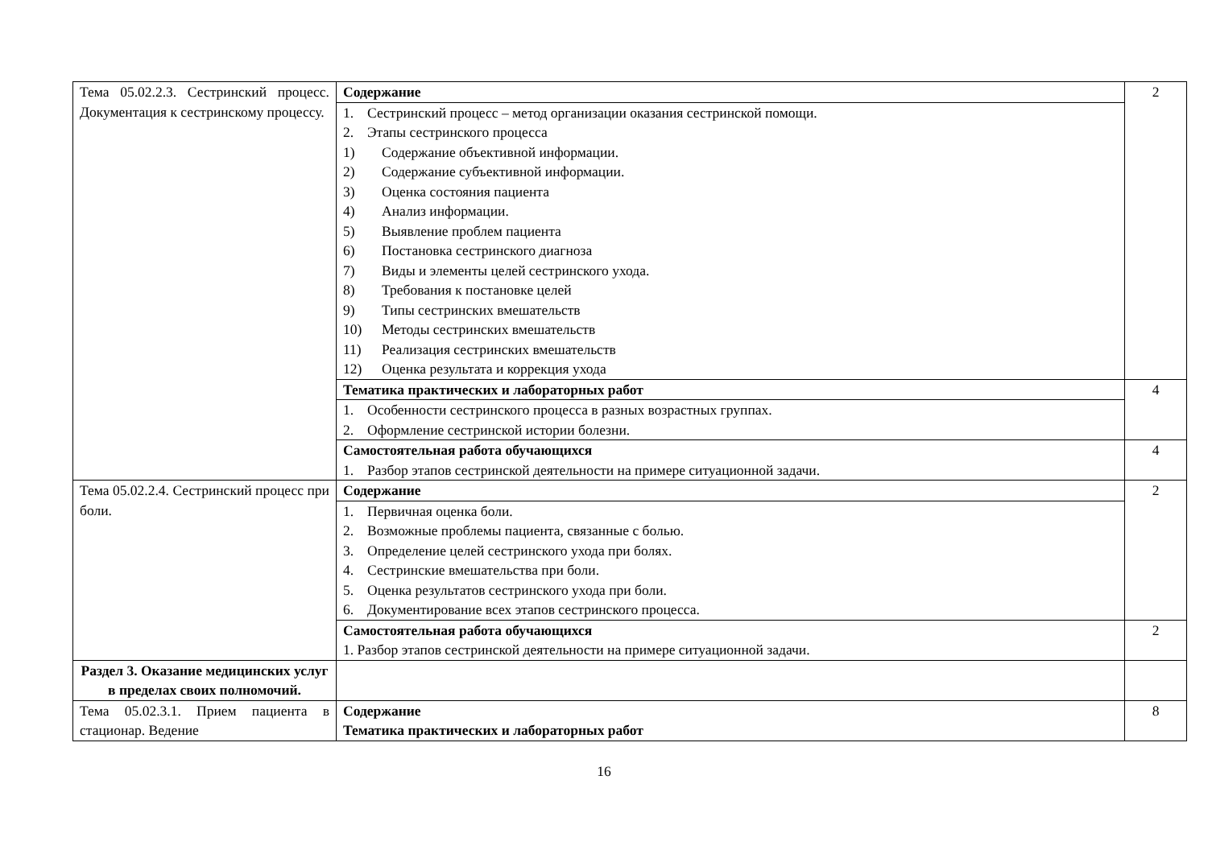| Тема 05.02.2.3. Сестринский процесс. Документация к сестринскому процессу. | Содержание | 2 |
| | 1. Сестринский процесс – метод организации оказания сестринской помощи. 2. Этапы сестринского процесса 1) Содержание объективной информации. 2) Содержание субъективной информации. 3) Оценка состояния пациента 4) Анализ информации. 5) Выявление проблем пациента 6) Постановка сестринского диагноза 7) Виды и элементы целей сестринского ухода. 8) Требования к постановке целей 9) Типы сестринских вмешательств 10) Методы сестринских вмешательств 11) Реализация сестринских вмешательств 12) Оценка результата и коррекция ухода | |
| | Тематика практических и лабораторных работ | 4 |
| | 1. Особенности сестринского процесса в разных возрастных группах. 2. Оформление сестринской истории болезни. | |
| | Самостоятельная работа обучающихся 1. Разбор этапов сестринской деятельности на примере ситуационной задачи. | 4 |
| Тема 05.02.2.4. Сестринский процесс при боли. | Содержание | 2 |
| | 1. Первичная оценка боли. 2. Возможные проблемы пациента, связанные с болью. 3. Определение целей сестринского ухода при болях. 4. Сестринские вмешательства при боли. 5. Оценка результатов сестринского ухода при боли. 6. Документирование всех этапов сестринского процесса. | |
| | Самостоятельная работа обучающихся 1. Разбор этапов сестринской деятельности на примере ситуационной задачи. | 2 |
| Раздел 3. Оказание медицинских услуг в пределах своих полномочий. | | |
| Тема 05.02.3.1. Прием пациента в стационар. Ведение | Содержание Тематика практических и лабораторных работ | 8 |
16